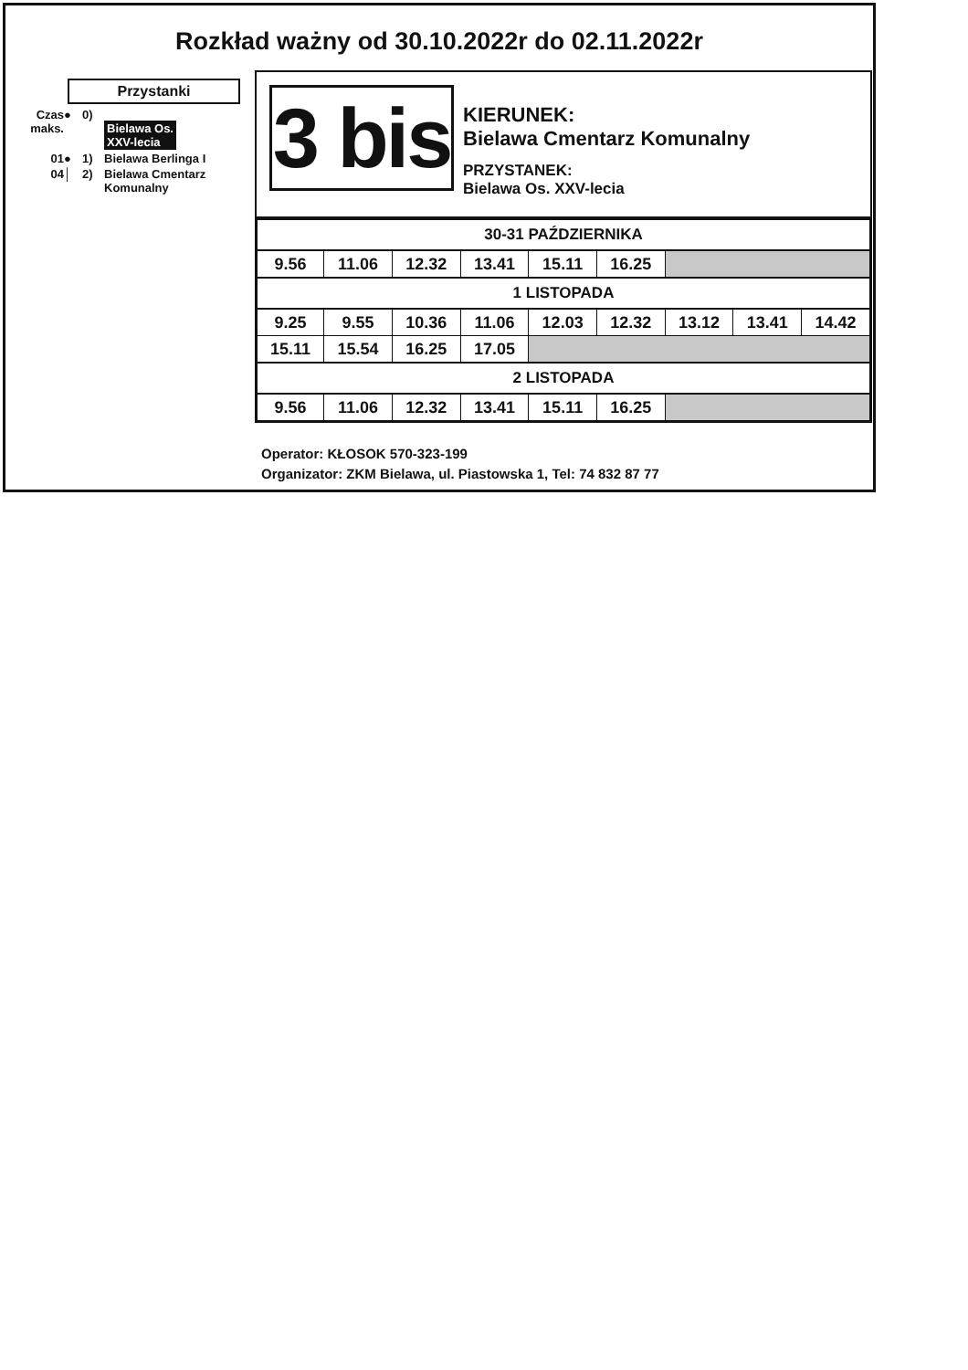Rozkład ważny od 30.10.2022r do 02.11.2022r
Przystanki
Czas
maks.
●
0)
Bielawa Os.
XXV-lecia
01
●
1)
Bielawa Berlinga I
04
│
2)
Bielawa Cmentarz
Komunalny
3 bis
KIERUNEK:
Bielawa Cmentarz Komunalny
PRZYSTANEK:
Bielawa Os. XXV-lecia
| 30-31 PAŹDZIERNIKA | | | | | | | | |
| 9.56 | 11.06 | 12.32 | 13.41 | 15.11 | 16.25 | | | |
| 1 LISTOPADA | | | | | | | | |
| 9.25 | 9.55 | 10.36 | 11.06 | 12.03 | 12.32 | 13.12 | 13.41 | 14.42 |
| 15.11 | 15.54 | 16.25 | 17.05 | | | | | |
| 2 LISTOPADA | | | | | | | | |
| 9.56 | 11.06 | 12.32 | 13.41 | 15.11 | 16.25 | | | |
Operator: KŁOSOK 570-323-199
Organizator: ZKM Bielawa, ul. Piastowska 1, Tel: 74 832 87 77